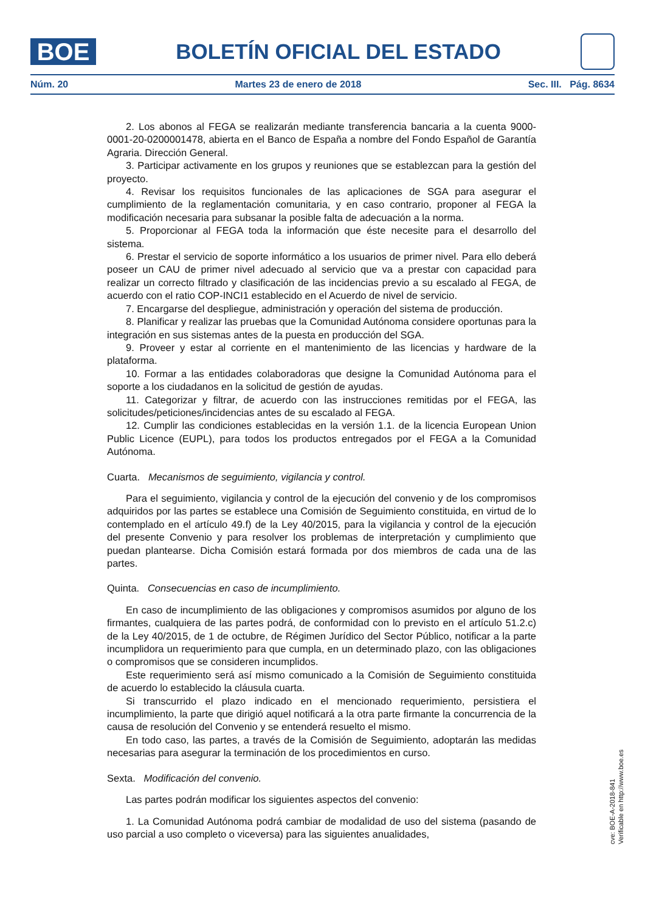BOE
BOLETÍN OFICIAL DEL ESTADO
Núm. 20 Martes 23 de enero de 2018 Sec. III. Pág. 8634
2. Los abonos al FEGA se realizarán mediante transferencia bancaria a la cuenta 9000-0001-20-0200001478, abierta en el Banco de España a nombre del Fondo Español de Garantía Agraria. Dirección General.
3. Participar activamente en los grupos y reuniones que se establezcan para la gestión del proyecto.
4. Revisar los requisitos funcionales de las aplicaciones de SGA para asegurar el cumplimiento de la reglamentación comunitaria, y en caso contrario, proponer al FEGA la modificación necesaria para subsanar la posible falta de adecuación a la norma.
5. Proporcionar al FEGA toda la información que éste necesite para el desarrollo del sistema.
6. Prestar el servicio de soporte informático a los usuarios de primer nivel. Para ello deberá poseer un CAU de primer nivel adecuado al servicio que va a prestar con capacidad para realizar un correcto filtrado y clasificación de las incidencias previo a su escalado al FEGA, de acuerdo con el ratio COP-INCI1 establecido en el Acuerdo de nivel de servicio.
7. Encargarse del despliegue, administración y operación del sistema de producción.
8. Planificar y realizar las pruebas que la Comunidad Autónoma considere oportunas para la integración en sus sistemas antes de la puesta en producción del SGA.
9. Proveer y estar al corriente en el mantenimiento de las licencias y hardware de la plataforma.
10. Formar a las entidades colaboradoras que designe la Comunidad Autónoma para el soporte a los ciudadanos en la solicitud de gestión de ayudas.
11. Categorizar y filtrar, de acuerdo con las instrucciones remitidas por el FEGA, las solicitudes/peticiones/incidencias antes de su escalado al FEGA.
12. Cumplir las condiciones establecidas en la versión 1.1. de la licencia European Union Public Licence (EUPL), para todos los productos entregados por el FEGA a la Comunidad Autónoma.
Cuarta. Mecanismos de seguimiento, vigilancia y control.
Para el seguimiento, vigilancia y control de la ejecución del convenio y de los compromisos adquiridos por las partes se establece una Comisión de Seguimiento constituida, en virtud de lo contemplado en el artículo 49.f) de la Ley 40/2015, para la vigilancia y control de la ejecución del presente Convenio y para resolver los problemas de interpretación y cumplimiento que puedan plantearse. Dicha Comisión estará formada por dos miembros de cada una de las partes.
Quinta. Consecuencias en caso de incumplimiento.
En caso de incumplimiento de las obligaciones y compromisos asumidos por alguno de los firmantes, cualquiera de las partes podrá, de conformidad con lo previsto en el artículo 51.2.c) de la Ley 40/2015, de 1 de octubre, de Régimen Jurídico del Sector Público, notificar a la parte incumplidora un requerimiento para que cumpla, en un determinado plazo, con las obligaciones o compromisos que se consideren incumplidos.
Este requerimiento será así mismo comunicado a la Comisión de Seguimiento constituida de acuerdo lo establecido la cláusula cuarta.
Si transcurrido el plazo indicado en el mencionado requerimiento, persistiera el incumplimiento, la parte que dirigió aquel notificará a la otra parte firmante la concurrencia de la causa de resolución del Convenio y se entenderá resuelto el mismo.
En todo caso, las partes, a través de la Comisión de Seguimiento, adoptarán las medidas necesarias para asegurar la terminación de los procedimientos en curso.
Sexta. Modificación del convenio.
Las partes podrán modificar los siguientes aspectos del convenio:
1. La Comunidad Autónoma podrá cambiar de modalidad de uso del sistema (pasando de uso parcial a uso completo o viceversa) para las siguientes anualidades,
cve: BOE-A-2018-841
Verificable en http://www.boe.es